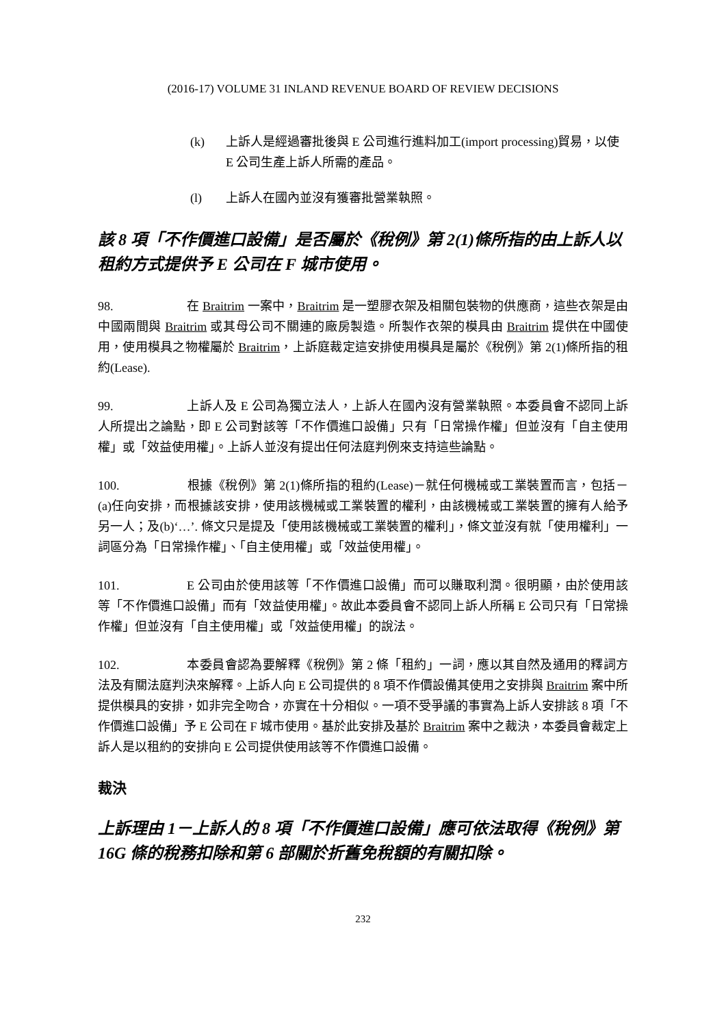(2016-17) VOLUME 31 INLAND REVENUE BOARD OF REVIEW DECISIONS
(k) 上訴人是經過審批後與 E 公司進行進料加工(import processing)貿易，以使 E 公司生產上訴人所需的產品。
(l) 上訴人在國內並沒有獲審批營業執照。
該 8 項「不作價進口設備」是否屬於《稅例》第 2(1)條所指的由上訴人以租約方式提供予 E 公司在 F 城市使用。
98. 在 Braitrim 一案中，Braitrim 是一塑膠衣架及相關包裝物的供應商，這些衣架是由中國兩間與 Braitrim 或其母公司不關連的廠房製造。所製作衣架的模具由 Braitrim 提供在中國使用，使用模具之物權屬於 Braitrim，上訴庭裁定這安排使用模具是屬於《稅例》第 2(1)條所指的租約(Lease).
99. 上訴人及 E 公司為獨立法人，上訴人在國內沒有營業執照。本委員會不認同上訴人所提出之論點，即 E 公司對該等「不作價進口設備」只有「日常操作權」但並沒有「自主使用權」或「效益使用權」。上訴人並沒有提出任何法庭判例來支持這些論點。
100. 根據《稅例》第 2(1)條所指的租約(Lease)－就任何機械或工業裝置而言，包括－(a)任向安排，而根據該安排，使用該機械或工業裝置的權利，由該機械或工業裝置的擁有人給予另一人；及(b)‘…’. 條文只是提及「使用該機械或工業裝置的權利」，條文並沒有就「使用權利」一詞區分為「日常操作權」、「自主使用權」或「效益使用權」。
101. E 公司由於使用該等「不作價進口設備」而可以賺取利潤。很明顯，由於使用該等「不作價進口設備」而有「效益使用權」。故此本委員會不認同上訴人所稱 E 公司只有「日常操作權」但並沒有「自主使用權」或「效益使用權」的說法。
102. 本委員會認為要解釋《稅例》第 2 條「租約」一詞，應以其自然及通用的釋詞方法及有關法庭判決來解釋。上訴人向 E 公司提供的 8 項不作價設備其使用之安排與 Braitrim 案中所提供模具的安排，如非完全吻合，亦實在十分相似。一項不受爭議的事實為上訴人安排該 8 項「不作價進口設備」予 E 公司在 F 城市使用。基於此安排及基於 Braitrim 案中之裁決，本委員會裁定上訴人是以租約的安排向 E 公司提供使用該等不作價進口設備。
裁決
上訴理由 1－上訴人的 8 項「不作價進口設備」應可依法取得《稅例》第 16G 條的稅務扣除和第 6 部關於折舊免稅額的有關扣除。
232